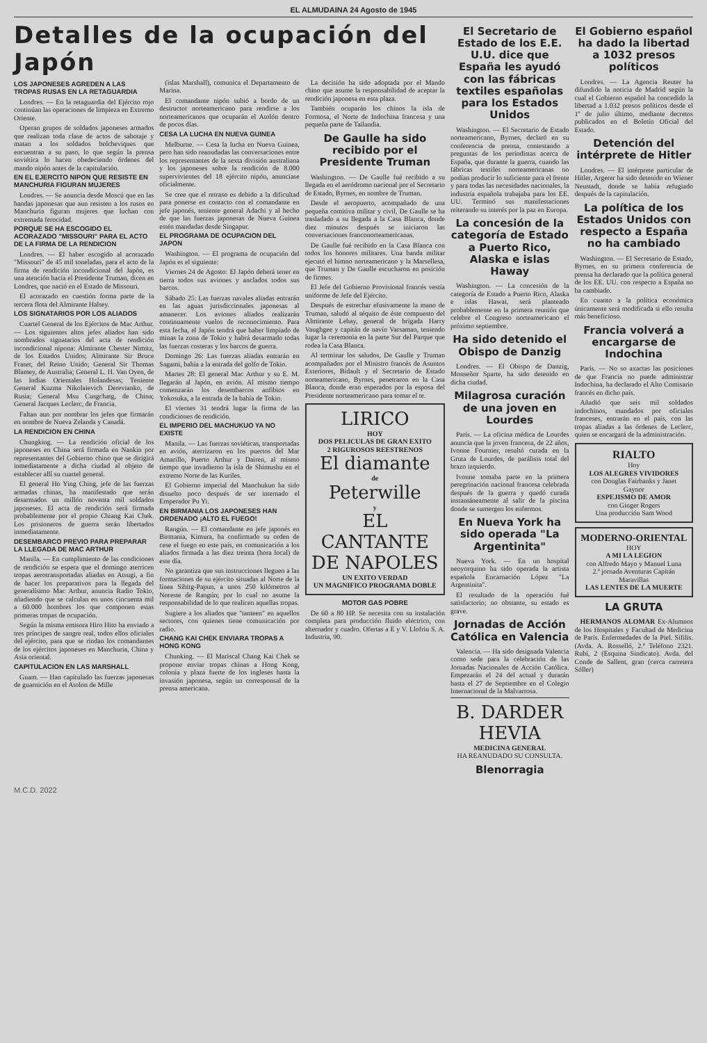EL ALMUDAINA 24 Agosto de 1945
Detalles de la ocupación del Japón
LOS JAPONESES AGREDEN A LAS TROPAS RUSAS EN LA RETAGUARDIA
Londres. — En la retaguardia del Ejército rojo continúan las operaciones de limpieza en Extremo Oriente.
Operan grupos de soldados japoneses armados que realizan toda clase de actos de sabotaje y matan a los soldados bolcheviques que encuentran a su paso, lo que según la prensa soviética lo hacen obedeciendo órdenes del mando nipón antes de la capitulación.
EN EL EJERCITO NIPON QUE RESISTE EN MANCHURIA FIGURAN MUJERES
Londres. — Se anuncia desde Moscú que en las bandas japonesas que aun resisten a los rusos en Manchuria figuran mujeres que luchan con extremada ferocidad.
PORQUE SE HA ESCOGIDO EL ACORAZADO "MISSOURI" PARA EL ACTO DE LA FIRMA DE LA RENDICION
Londres. — El haber escogido al acorazado "Missouri" de 45 mil toneladas, para el acto de la firma de rendición incondicional del Japón, es una atención hacia el Presidente Truman, dicen en Londres, que nació en el Estado de Missouri.
El acorazado en cuestión forma parte de la tercera flota del Almirante Halsey.
LOS SIGNATARIOS POR LOS ALIADOS
Cuartel General de los Ejércitos de Mac Arthur. — Los siguientes altos jefes aliados han sido nombrados signatarios del acta de rendición incondicional nipona: Almirante Chester Nimitz, de los Estados Unidos; Almirante Sir Bruce Fraser, del Reino Unido; General Sir Thomas Blamey, de Australia; General L. H. Van Oyen, de las Indias Orientales Holandesas; Teniente General Kuzma Nikolaievich Derevianko, de Rusia; General Msu Cusgchatg, de China; General Jacques Leclerc, de Francia.
Faltan aun por nombrar los jefes que firmarán en nombre de Nueva Zelanda y Canadá.
LA RENDICION EN CHINA
Chungking. — La rendición oficial de los japoneses en China será firmada en Nankin por representantes del Gobierno chino que se dirigirá inmediatamente a dicha ciudad al objeto de establecer allí su cuartel general.
El general Ho Ying Ching, jefe de las fuerzas armadas chinas, ha manifestado que serán desarmados un millón noventa mil soldados japoneses. El acta de rendición será firmada probablemente por el propio Chiang Kai Chek. Los prisioneros de guerra serán libertados inmediatamente.
DESEMBARCO PREVIO PARA PREPARAR LA LLEGADA DE MAC ARTHUR
Manila. — En cumplimiento de las condiciones de rendición se espera que el domingo aterricen tropas aerotransportadas aliadas en Atsugi, a fin de hacer los preparativos para la llegada del generalísimo Mac Arthur, anuncia Radio Tokio, añadiendo que se calculan en unos cincuenta mil a 60.000 hombres los que componen estas primeras tropas de ocupación.
Según la misma emisora Hiro Hito ha enviado a tres príncipes de sangre real, todos ellos oficiales del ejército, para que se rindan los comandantes de los ejércitos japoneses en Manchuria, China y Asia oriental.
CAPITULACION EN LAS MARSHALL
Guam. — Han capitulado las fuerzas japonesas de guarnición en el Atolon de Mille
(islas Marshall), comunica el Departamento de Marina.
El comandante nipón subió a bordo de un destructor norteamericano para rendirse a los norteamericanos que ocuparán el Atolón dentro de pocos días.
CESA LA LUCHA EN NUEVA GUINEA
Melburne. — Cesa la lucha en Nueva Guinea, pero han sido reanudadas las conversaciones entre los representantes de la sexta división australiana y los japoneses sobre la rendición de 8.000 supervivientes del 18 ejército nipón, anunciase oficialmente.
Se cree que el retraso es debido a la dificultad para ponerse en contacto con el comandante en jefe japonés, teniente general Adachi y al hecho de que las fuerzas japonesas de Nueva Guinea estén mandadas desde Singapur.
EL PROGRAMA DE OCUPACION DEL JAPON
Washington. — El programa de ocupación del Japón es el siguiente:
Viernes 24 de Agosto: El Japón deberá tener en tierra todos sus aviones y anclados todos sus barcos.
Sábado 25: Las fuerzas navales aliadas entrarán en las aguas jurisdiccionales japonesas al amanecer. Los aviones aliados realizarán continuamente vuelos de reconocimiento. Para esta fecha, el Japón tendrá que haber limpiado de minas la zona de Tokio y habrá desarmado todas las fuerzas costeras y los barcos de guerra.
Domingo 26: Las fuerzas aliadas entrarán en Sagami, bahía a la entrada del golfo de Tokio.
Martes 28: El general Mac Arthur y su E. M. llegarán al Japón, en avión. Al mismo tiempo comenzarán los desembarcos anfibios en Yokosuka, a la entrada de la bahía de Tokio.
El viernes 31 tendrá lugar la firma de las condiciones de rendición.
EL IMPERIO DEL MACHUKUO YA NO EXISTE
Manila. — Las fuerzas soviéticas, transportadas en avión, aterrizaron en los puertos del Mar Amarillo, Puerto Arthur y Dairen, al mismo tiempo que invadieron la isla de Shimushu en el extremo Norte de las Kuriles.
El Gobierno imperial del Manchukuo ha sido disuelto poco después de ser internado el Emperador Pu Yi.
EN BIRMANIA LOS JAPONESES HAN ORDENADO ¡ALTO EL FUEGO!
Rangún. — El comandante en jefe japonés en Birmania, Kimura, ha confirmado su orden de cese el fuego en este país, en comunicación a los aliados firmada a las diez treinta (hora local) de este día.
No garantiza que sus instrucciones lleguen a las formaciones de su ejército situadas al Norte de la línea Sihitg-Papun, a unos 250 kilómetros al Noreste de Rangún; por lo cual no asume la responsabilidad de lo que realicen aquellas tropas.
Sugiere a los aliados que "tanteen" en aquellos sectores, con quienes tiene comunicación por radio.
CHANG KAI CHEK ENVIARA TROPAS A HONG KONG
Chunking. — El Mariscal Chang Kai Chek se propone enviar tropas chinas a Hong Kong, colonia y plaza fuerte de los ingleses hasta la invasión japonesa, según un corresponsal de la prensa americana.
La decisión ha sido adoptada por el Mando chino que asume la responsabilidad de aceptar la rendición japonesa en esta plaza.
También ocuparán los chinos la isla de Formosa, el Norte de Indochina francesa y una pequeña parte de Tailandia.
De Gaulle ha sido recibido por el Presidente Truman
Washington. — De Gaulle fué recibido a su llegada en el aeródromo nacional por el Secretario de Estado, Byrnes, en nombre de Truman.
Desde el aeropuerto, acompañado de una pequeña comitiva militar y civil, De Gaulle se ha trasladado a su llegada a la Casa Blanca, donde diez minutos después se iniciaron las conversaciones franconorteamericanas.
De Gaulle fué recibido en la Casa Blanca con todos los honores militares. Una banda militar ejecutó el himno norteamericano y la Marsellesa, que Truman y De Gaulle escucharon en posición de firmes.
El Jefe del Gobierno Provisional francés vestía uniforme de Jefe del Ejército.
Después de estrechar efusivamente la mano de Truman, saludó al séquito de éste compuesto del Almirante Lehay, general de brigada Harry Vaughgee y capitán de navío Varsaman, teniendo lugar la ceremonia en la parte Sur del Parque que rodea la Casa Blanca.
Al terminar los saludos, De Gaulle y Truman acompañados por el Ministro francés de Asuntos Exteriores, Bidault y el Secretario de Estado norteamericano, Byrnes, penetraron en la Casa Blanca, donde eran esperados por la esposa del Presidente norteamericano para tomar el te.
LIRICO
HOY
DOS PELICULAS DE GRAN EXITO
2 RIGUROSOS REESTRENOS
El diamante
de
Peterwille
y
EL CANTANTE DE NAPOLES
UN EXITO VERDAD
UN MAGNIFICO PROGRAMA DOBLE
MOTOR GAS POBRE
De 60 a 80 HP. Se necesita con su instalación completa para producción fluido eléctrico, con alternador y cuadro. Ofertas a E y V. Llofriu S. A. Industria, 90.
El Secretario de Estado de los E.E. U.U. dice que España les ayudó con las fábricas textiles españolas para los Estados Unidos
Washington. — El Secretario de Estado norteamericano, Byrnes, declaró en su conferencia de prensa, contestando a preguntas de los periodistas acerca de España, que durante la guerra, cuando las fábricas textiles norteamericanas no podían producir lo suficiente para el frente y para todas las necesidades nacionales, la industria española trabajaba para los EE. UU. Terminó sus manifestaciones reiterando su interés por la paz en Europa.
La concesión de la categoría de Estado a Puerto Rico, Alaska e islas Haway
Washington. — La concesión de la categoría de Estado a Puerto Rico, Alaska e islas Hawai, será planteado probablemente en la primera reunión que celebre el Congreso norteamericano el próximo septiembre.
Ha sido detenido el Obispo de Danzig
Londres. — El Obispo de Danzig, Monseñor Sparte, ha sido detenido en dicha ciudad.
Milagrosa curación de una joven en Lourdes
París. — La oficina médica de Lourdes anuncia que la joven francesa, de 22 años, Ivonne Fournier, resultó curada en la Gruta de Lourdes, de parálisis total del brazo izquierdo.
Ivonne tomaba parte en la primera peregrinación nacional francesa celebrada después de la guerra y quedó curada instantáneamente al salir de la piscina donde se sumergen los enfermos.
En Nueva York ha sido operada "La Argentinita"
Nueva York. — En un hospital neoyorquino ha sido operada la artista española Encarnación López "La Argentinita".
El resultado de la operación fué satisfactorio; no obstante, su estado es grave.
Jornadas de Acción Católica en Valencia
Valencia. — Ha sido designada Valencia como sede para la celebración de las Jornadas Nacionales de Acción Católica. Empezarán el 24 del actual y durarán hasta el 27 de Septiembre en el Colegio Internacional de la Malvarrosa.
B. DARDER HEVIA
MEDICINA GENERAL
HA REANUDADO SU CONSULTA.
Blenorragia
El Gobierno español ha dado la libertad a 1032 presos políticos
Londres. — La Agencia Reuter ha difundido la noticia de Madrid según la cual el Gobierno español ha concedido la libertad a 1.032 presos políticos desde el 1º de julio último, mediante decretos publicados en el Boletín Oficial del Estado.
Detención del intérprete de Hitler
Londres. — El intérprete particular de Hitler, Argerer ha sido detenido en Wiener Neustadt, donde se había refugiado después de la capitulación.
La política de los Estados Unidos con respecto a España no ha cambiado
Washington. — El Secretario de Estado, Byrnes, en su primera conferencia de prensa ha declarado que la política general de los EE. UU. con respecto a España no ha cambiado.
En cuanto a la política económica únicamente será modificada si ello resulta más beneficioso.
Francia volverá a encargarse de Indochina
París. — No so axactas las posiciones de que Francia no puede administrar Indochina, ha declarado el Alto Comisario francés en dicho país.
Añadió que seis mil soldados indochinos, mandados por oficiales franceses, entrarán en el país, con las tropas aliadas a las órdenes de Leclerc, quien se encargará de la administración.
RIALTO
Hoy
LOS ALEGRES VIVIDORES
con Douglas Fairbanks y Janet Gaynor
ESPEJISMO DE AMOR
con Ginger Rogers
Una producción Sam Wood
MODERNO-ORIENTAL
HOY
A MI LA LEGION
con Alfredo Mayo y Manuel Luna
2.ª jornada Aventuras Capitán Maravillas
LAS LENTES DE LA MUERTE
LA GRUTA
HERMANOS ALOMAR Ex-Alumnos de los Hospitales y Facultad de Medicina de París. Enfermedades de la Piel. Sífilis. (Avda. A. Rosselló, 2.ª Teléfono 2321. Rubí, 2 (Esquina Sindicato). Avda. del Conde de Sallent, gran (cerca carretera Sóller)
M.C.D. 2022